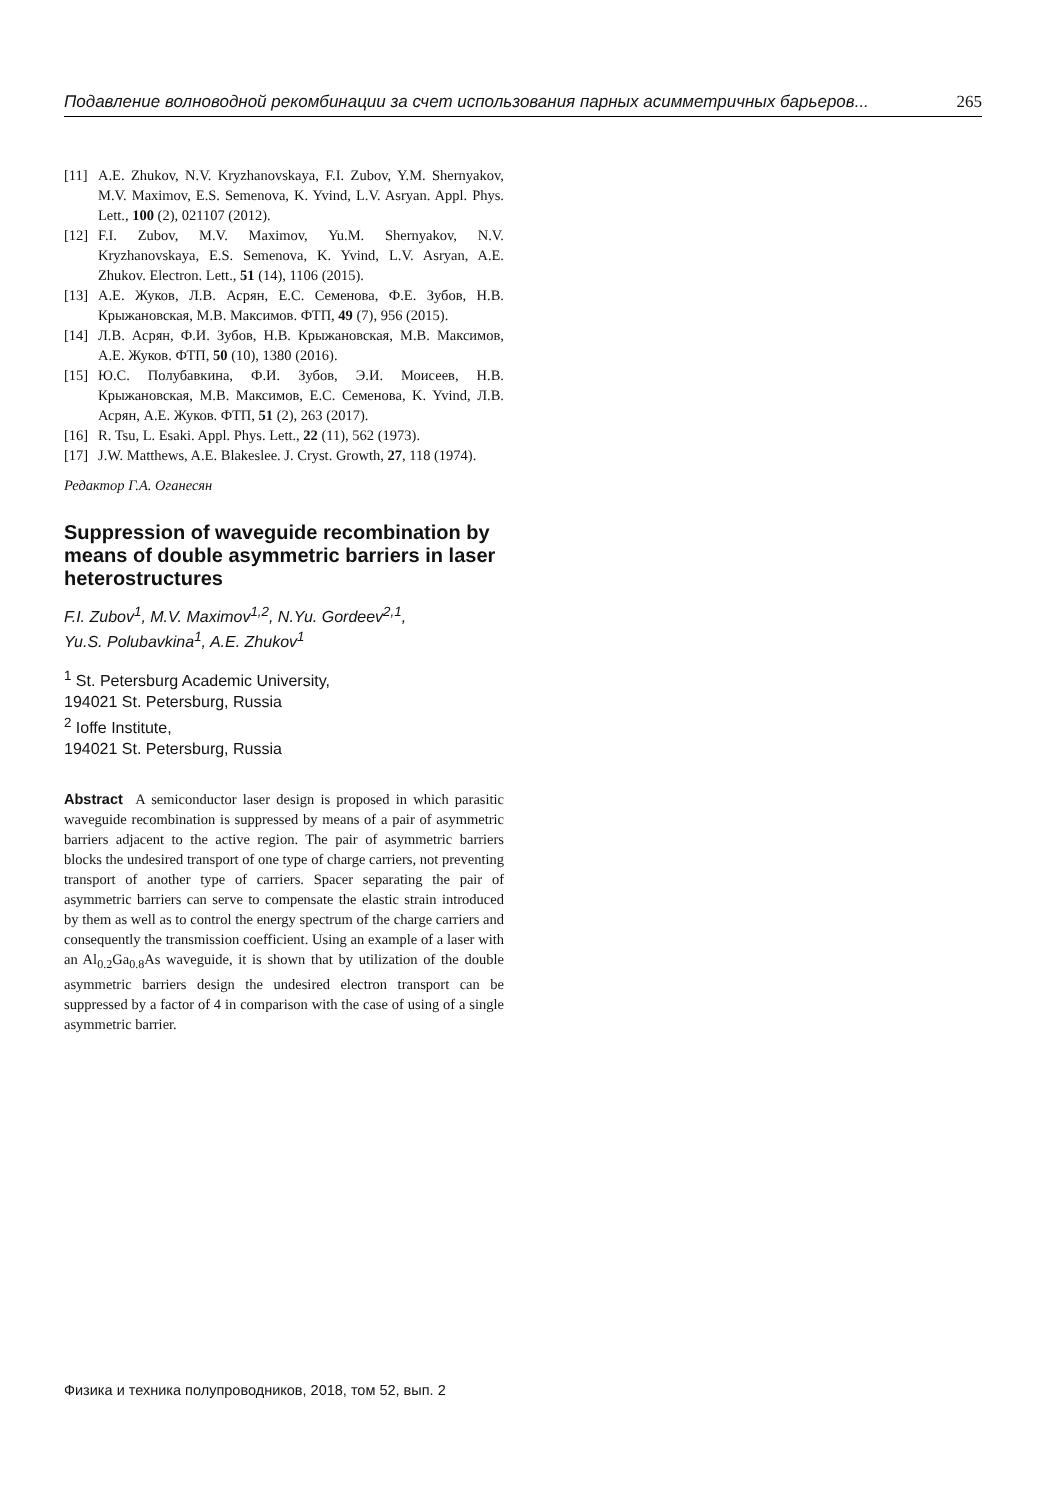Подавление волноводной рекомбинации за счет использования парных асимметричных барьеров... 265
[11] A.E. Zhukov, N.V. Kryzhanovskaya, F.I. Zubov, Y.M. Shernyakov, M.V. Maximov, E.S. Semenova, K. Yvind, L.V. Asryan. Appl. Phys. Lett., 100 (2), 021107 (2012).
[12] F.I. Zubov, M.V. Maximov, Yu.M. Shernyakov, N.V. Kryzhanovskaya, E.S. Semenova, K. Yvind, L.V. Asryan, A.E. Zhukov. Electron. Lett., 51 (14), 1106 (2015).
[13] А.Е. Жуков, Л.В. Асрян, Е.С. Семенова, Ф.Е. Зубов, Н.В. Крыжановская, М.В. Максимов. ФТП, 49 (7), 956 (2015).
[14] Л.В. Асрян, Ф.И. Зубов, Н.В. Крыжановская, М.В. Максимов, А.Е. Жуков. ФТП, 50 (10), 1380 (2016).
[15] Ю.С. Полубавкина, Ф.И. Зубов, Э.И. Моисеев, Н.В. Крыжановская, М.В. Максимов, Е.С. Семенова, K. Yvind, Л.В. Асрян, А.Е. Жуков. ФТП, 51 (2), 263 (2017).
[16] R. Tsu, L. Esaki. Appl. Phys. Lett., 22 (11), 562 (1973).
[17] J.W. Matthews, A.E. Blakeslee. J. Cryst. Growth, 27, 118 (1974).
Редактор Г.А. Оганесян
Suppression of waveguide recombination by means of double asymmetric barriers in laser heterostructures
F.I. Zubov<sup>1</sup>, M.V. Maximov<sup>1,2</sup>, N.Yu. Gordeev<sup>2,1</sup>,
Yu.S. Polubavkina<sup>1</sup>, A.E. Zhukov<sup>1</sup>
<sup>1</sup> St. Petersburg Academic University,
194021 St. Petersburg, Russia
<sup>2</sup> Ioffe Institute,
194021 St. Petersburg, Russia
Abstract A semiconductor laser design is proposed in which parasitic waveguide recombination is suppressed by means of a pair of asymmetric barriers adjacent to the active region. The pair of asymmetric barriers blocks the undesired transport of one type of charge carriers, not preventing transport of another type of carriers. Spacer separating the pair of asymmetric barriers can serve to compensate the elastic strain introduced by them as well as to control the energy spectrum of the charge carriers and consequently the transmission coefficient. Using an example of a laser with an Al<sub>0.2</sub>Ga<sub>0.8</sub>As waveguide, it is shown that by utilization of the double asymmetric barriers design the undesired electron transport can be suppressed by a factor of 4 in comparison with the case of using of a single asymmetric barrier.
Физика и техника полупроводников, 2018, том 52, вып. 2